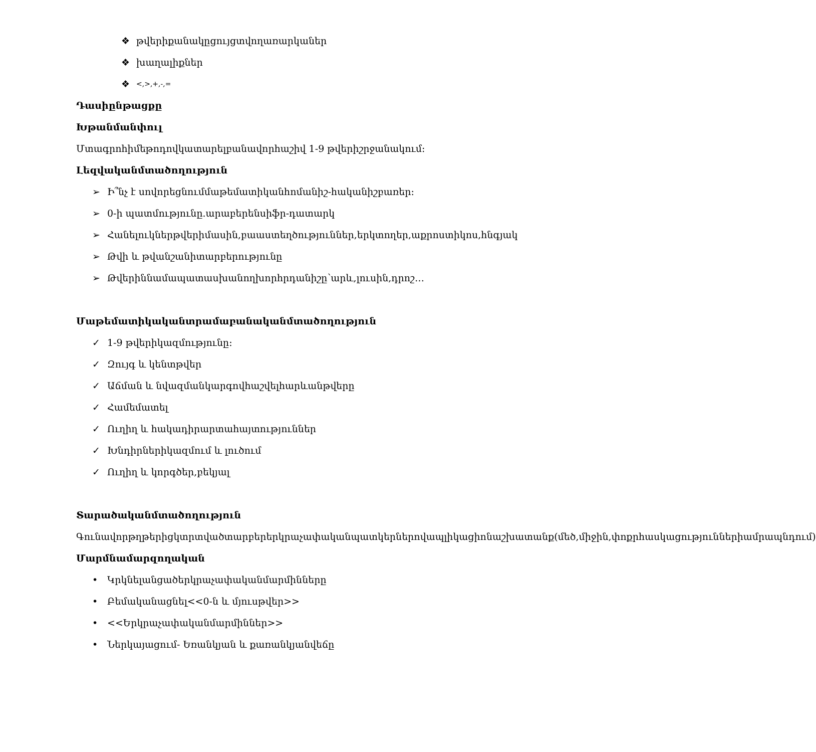❖ թվերիքանակըցույցտվողառարկաներ
❖ խաղալիքներ
❖ <,>,+,-,=
Դասիընթացքը
Խթանմանփուլ
Մտագրոհիմեթոդովկատարելբանավորհաշիվ 1-9 թվերիշրջանակում:
Լեզվականմտածողություն
➢ Ի՞նչ է սովորեցնումմաթեմատիկանհոմանիշ-հականիշբառեր:
➢ 0-ի պատմությունը.արաբերենսիֆր-դատարկ
➢ Հանելուկներթվերիմասին,բաաստեղծություններ,երկտողեր,աքրոստիկոս,հնգյակ
➢ Թվի և թվանշանիտարբերությունը
➢ Թվերիննամապատասխանողխորհրդանիշը՝արև,լուսին,դրոշ…
Մաթեմատիկականտրամաբանականմտածողություն
✓ 1-9 թվերիկազմությունը:
✓ Զույգ և կենտթվեր
✓ Աճման և նվազմանկարգովհաշվելհարևանթվերը
✓ Համեմատել
✓ Ուղիղ և հակադիրարտահայտություններ
✓ Խնդիրներիկազմում և լուծում
✓ Ուղիղ և կորգծեր,բեկյալ
Տարածականմտածողություն
Գունավորթղթերիցկտրտվածտարբերերկրաչափականպատկերներովապլիկացիոնաշխատանք(մեծ,միջին,փոքրհասկացություններիամրապնդում)
Մարմնամարզողական
• Կրկնելանցածերկրաչափականմարմինները
• Բեմականացնել<<0-ն և մյուսթվեր>>
• <<Երկրաչափականմարմիններ>>
• Ներկայացում- Եռանկյան և քառանկյանվեճը